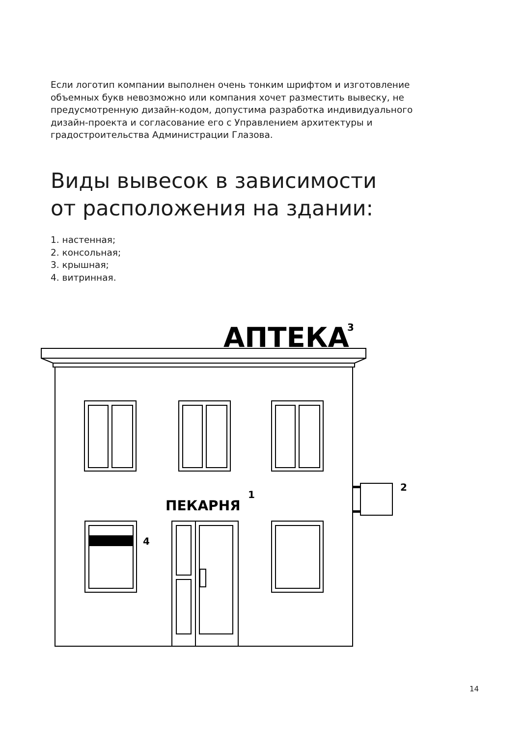Если логотип компании выполнен очень тонким шрифтом и изготовление объемных букв невозможно или компания хочет разместить вывеску, не предусмотренную дизайн-кодом, допустима разработка индивидуального дизайн-проекта и согласование его с Управлением архитектуры и градостроительства Администрации Глазова.
Виды вывесок в зависимости
от расположения на здании:
1. настенная;
2. консольная;
3. крышная;
4. витринная.
АПТЕКА
3
ПЕКАРНЯ
1
2
4
14